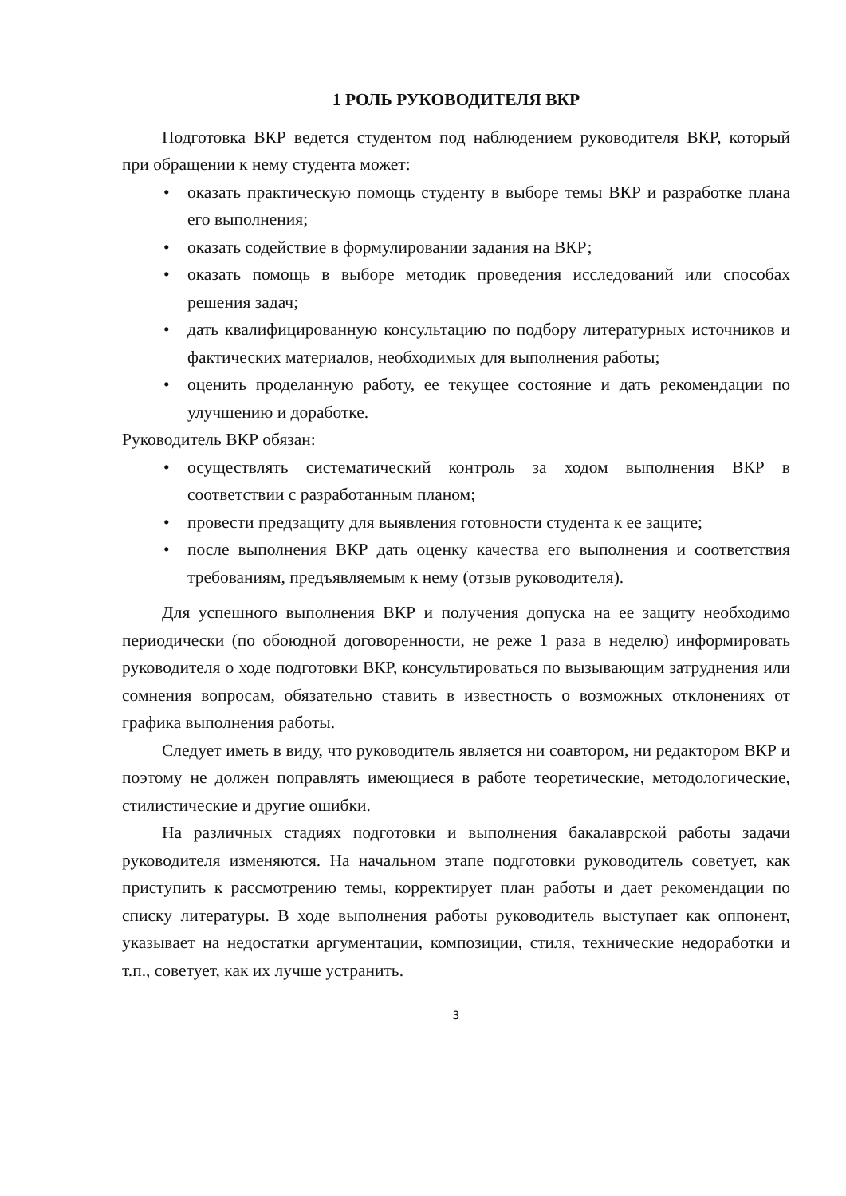1 РОЛЬ РУКОВОДИТЕЛЯ ВКР
Подготовка ВКР ведется студентом под наблюдением руководителя ВКР, который при обращении к нему студента может:
• оказать практическую помощь студенту в выборе темы ВКР и разработке плана его выполнения;
• оказать содействие в формулировании задания на ВКР;
• оказать помощь в выборе методик проведения исследований или способах решения задач;
• дать квалифицированную консультацию по подбору литературных источников и фактических материалов, необходимых для выполнения работы;
• оценить проделанную работу, ее текущее состояние и дать рекомендации по улучшению и доработке.
Руководитель ВКР обязан:
• осуществлять систематический контроль за ходом выполнения ВКР в соответствии с разработанным планом;
• провести предзащиту для выявления готовности студента к ее защите;
• после выполнения ВКР дать оценку качества его выполнения и соответствия требованиям, предъявляемым к нему (отзыв руководителя).
Для успешного выполнения ВКР и получения допуска на ее защиту необходимо периодически (по обоюдной договоренности, не реже 1 раза в неделю) информировать руководителя о ходе подготовки ВКР, консультироваться по вызывающим затруднения или сомнения вопросам, обязательно ставить в известность о возможных отклонениях от графика выполнения работы.
Следует иметь в виду, что руководитель является ни соавтором, ни редактором ВКР и поэтому не должен поправлять имеющиеся в работе теоретические, методологические, стилистические и другие ошибки.
На различных стадиях подготовки и выполнения бакалаврской работы задачи руководителя изменяются. На начальном этапе подготовки руководитель советует, как приступить к рассмотрению темы, корректирует план работы и дает рекомендации по списку литературы. В ходе выполнения работы руководитель выступает как оппонент, указывает на недостатки аргументации, композиции, стиля, технические недоработки и т.п., советует, как их лучше устранить.
3